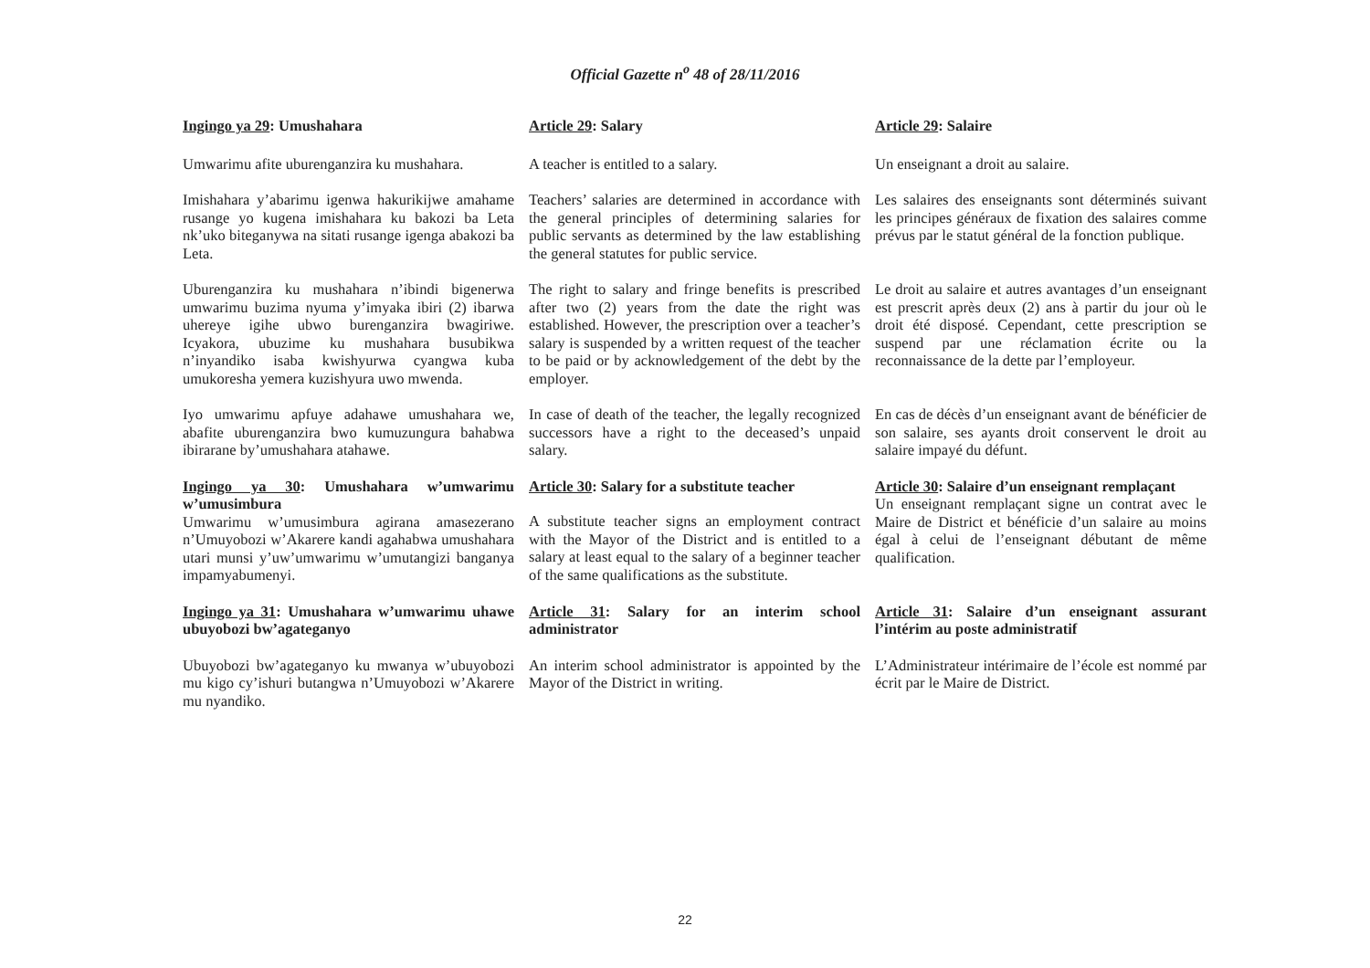Official Gazette n<sup>o</sup> 48 of 28/11/2016
Ingingo ya 29: Umushahara
Article 29: Salary
Article 29: Salaire
Umwarimu afite uburenganzira ku mushahara.
A teacher is entitled to a salary.
Un enseignant a droit au salaire.
Imishahara y’abarimu igenwa hakurikijwe amahame rusange yo kugena imishahara ku bakozi ba Leta nk’uko biteganywa na sitati rusange igenga abakozi ba Leta.
Teachers’ salaries are determined in accordance with the general principles of determining salaries for public servants as determined by the law establishing the general statutes for public service.
Les salaires des enseignants sont déterminés suivant les principes généraux de fixation des salaires comme prévus par le statut général de la fonction publique.
Uburenganzira ku mushahara n’ibindi bigenerwa umwarimu buzima nyuma y’imyaka ibiri (2) ibarwa uhereye igihe ubwo burenganzira bwagiriwe. Icyakora, ubuzime ku mushahara busubikwa n’inyandiko isaba kwishyurwa cyangwa kuba umukoresha yemera kuzishyura uwo mwenda.
The right to salary and fringe benefits is prescribed after two (2) years from the date the right was established. However, the prescription over a teacher’s salary is suspended by a written request of the teacher to be paid or by acknowledgement of the debt by the employer.
Le droit au salaire et autres avantages d’un enseignant est prescrit après deux (2) ans à partir du jour où le droit été disposé. Cependant, cette prescription se suspend par une réclamation écrite ou la reconnaissance de la dette par l’employeur.
Iyo umwarimu apfuye adahawe umushahara we, abafite uburenganzira bwo kumuzungura bahabwa ibirarane by’umushahara atahawe.
In case of death of the teacher, the legally recognized successors have a right to the deceased’s unpaid salary.
En cas de décès d’un enseignant avant de bénéficier de son salaire, ses ayants droit conservent le droit au salaire impayé du défunt.
Ingingo ya 30: Umushahara w’umwarimu w’umusimbura
Umwarimu w’umusimbura agirana amasezerano n’Umuyobozi w’Akarere kandi agahabwa umushahara utari munsi y’uw’umwarimu w’umutangizi banganya impamyabumenyi.
Article 30: Salary for a substitute teacher
A substitute teacher signs an employment contract with the Mayor of the District and is entitled to a salary at least equal to the salary of a beginner teacher of the same qualifications as the substitute.
Article 30: Salaire d’un enseignant remplaçant
Un enseignant remplaçant signe un contrat avec le Maire de District et bénéficie d’un salaire au moins égal à celui de l’enseignant débutant de même qualification.
Ingingo ya 31: Umushahara w’umwarimu uhawe ubuyobozi bw’agateganyo
Article 31: Salary for an interim school administrator
Article 31: Salaire d’un enseignant assurant l’intérim au poste administratif
Ubuyobozi bw’agateganyo ku mwanya w’ubuyobozi mu kigo cy’ishuri butangwa n’Umuyobozi w’Akarere mu nyandiko.
An interim school administrator is appointed by the Mayor of the District in writing.
L’Administrateur intérimaire de l’école est nommé par écrit par le Maire de District.
22